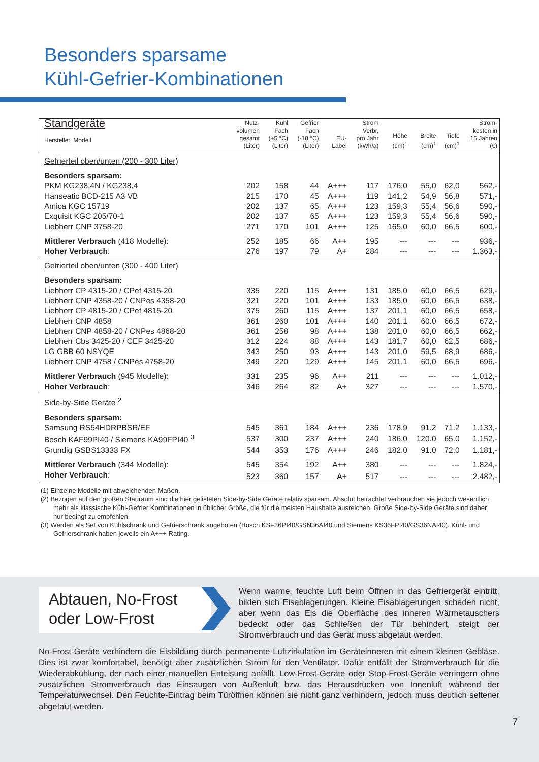Besonders sparsame
Kühl-Gefrier-Kombinationen
| Standgeräte Hersteller, Modell | Nutz- volumen gesamt (Liter) | Kühl Fach (+5 °C) (Liter) | Gefrier Fach (-18 °C) (Liter) | EU- Label | Strom Verbr, pro Jahr (kWh/a) | Höhe (cm)<sup>1</sup> | Breite (cm)<sup>1</sup> | Tiefe (cm)<sup>1</sup> | Strom- kosten in 15 Jahren (€) |
| --- | --- | --- | --- | --- | --- | --- | --- | --- | --- |
| Gefrierteil oben/unten (200 - 300 Liter) | | | | | | | | | |
| Besonders sparsam: | | | | | | | | | |
| PKM KG238,4N / KG238,4 | 202 | 158 | 44 | A+++ | 117 | 176,0 | 55,0 | 62,0 | 562,- |
| Hanseatic BCD-215 A3 VB | 215 | 170 | 45 | A+++ | 119 | 141,2 | 54,9 | 56,8 | 571,- |
| Amica KGC 15719 | 202 | 137 | 65 | A+++ | 123 | 159,3 | 55,4 | 56,6 | 590,- |
| Exquisit KGC 205/70-1 | 202 | 137 | 65 | A+++ | 123 | 159,3 | 55,4 | 56,6 | 590,- |
| Liebherr CNP 3758-20 | 271 | 170 | 101 | A+++ | 125 | 165,0 | 60,0 | 66,5 | 600,- |
| Mittlerer Verbrauch (418 Modelle): | 252 | 185 | 66 | A++ | 195 | --- | --- | --- | 936,- |
| Hoher Verbrauch : | 276 | 197 | 79 | A+ | 284 | --- | --- | --- | 1.363,- |
| Gefrierteil oben/unten (300 - 400 Liter) | | | | | | | | | |
| Besonders sparsam: | | | | | | | | | |
| Liebherr CP 4315-20 / CPef 4315-20 | 335 | 220 | 115 | A+++ | 131 | 185,0 | 60,0 | 66,5 | 629,- |
| Liebherr CNP 4358-20 / CNPes 4358-20 | 321 | 220 | 101 | A+++ | 133 | 185,0 | 60,0 | 66,5 | 638,- |
| Liebherr CP 4815-20 / CPef 4815-20 | 375 | 260 | 115 | A+++ | 137 | 201,1 | 60,0 | 66,5 | 658,- |
| Liebherr CNP 4858 | 361 | 260 | 101 | A+++ | 140 | 201.1 | 60.0 | 66.5 | 672,- |
| Liebherr CNP 4858-20 / CNPes 4868-20 | 361 | 258 | 98 | A+++ | 138 | 201,0 | 60,0 | 66,5 | 662,- |
| Liebherr Cbs 3425-20 / CEF 3425-20 | 312 | 224 | 88 | A+++ | 143 | 181,7 | 60,0 | 62,5 | 686,- |
| LG GBB 60 NSYQE | 343 | 250 | 93 | A+++ | 143 | 201,0 | 59,5 | 68,9 | 686,- |
| Liebherr CNP 4758 / CNPes 4758-20 | 349 | 220 | 129 | A+++ | 145 | 201,1 | 60,0 | 66,5 | 696,- |
| Mittlerer Verbrauch (945 Modelle): | 331 | 235 | 96 | A++ | 211 | --- | --- | --- | 1.012,- |
| Hoher Verbrauch : | 346 | 264 | 82 | A+ | 327 | --- | --- | --- | 1.570,- |
| Side-by-Side Geräte <sup>2</sup> | | | | | | | | | |
| Besonders sparsam: | | | | | | | | | |
| Samsung RS54HDRPBSR/EF | 545 | 361 | 184 | A+++ | 236 | 178.9 | 91.2 | 71.2 | 1.133,- |
| Bosch KAF99PI40 / Siemens KA99FPI40 <sup>3</sup> | 537 | 300 | 237 | A+++ | 240 | 186.0 | 120.0 | 65.0 | 1.152,- |
| Grundig GSBS13333 FX | 544 | 353 | 176 | A+++ | 246 | 182.0 | 91.0 | 72.0 | 1.181,- |
| Mittlerer Verbrauch (344 Modelle): | 545 | 354 | 192 | A++ | 380 | --- | --- | --- | 1.824,- |
| Hoher Verbrauch : | 523 | 360 | 157 | A+ | 517 | --- | --- | --- | 2.482,- |
(1) Einzelne Modelle mit abweichenden Maßen.
(2) Bezogen auf den großen Stauraum sind die hier gelisteten Side-by-Side Geräte relativ sparsam. Absolut betrachtet verbrauchen sie jedoch wesentlich mehr als klassische Kühl-Gefrier Kombinationen in üblicher Größe, die für die meisten Haushalte ausreichen. Große Side-by-Side Geräte sind daher nur bedingt zu empfehlen.
(3) Werden als Set von Kühlschrank und Gefrierschrank angeboten (Bosch KSF36PI40/GSN36AI40 und Siemens KS36FPI40/GS36NAI40). Kühl- und Gefrierschrank haben jeweils ein A+++ Rating.
Abtauen, No-Frost
oder Low-Frost
Wenn warme, feuchte Luft beim Öffnen in das Gefriergerät eintritt, bilden sich Eisablagerungen. Kleine Eisablagerungen schaden nicht, aber wenn das Eis die Oberfläche des inneren Wärmetauschers bedeckt oder das Schließen der Tür behindert, steigt der Stromverbrauch und das Gerät muss abgetaut werden.
No-Frost-Geräte verhindern die Eisbildung durch permanente Luftzirkulation im Geräteinneren mit einem kleinen Gebläse. Dies ist zwar komfortabel, benötigt aber zusätzlichen Strom für den Ventilator. Dafür entfällt der Stromverbrauch für die Wiederabkühlung, der nach einer manuellen Enteisung anfällt. Low-Frost-Geräte oder Stop-Frost-Geräte verringern ohne zusätzlichen Stromverbrauch das Einsaugen von Außenluft bzw. das Herausdrücken von Innenluft während der Temperaturwechsel. Den Feuchte-Eintrag beim Türöffnen können sie nicht ganz verhindern, jedoch muss deutlich seltener abgetaut werden.
7